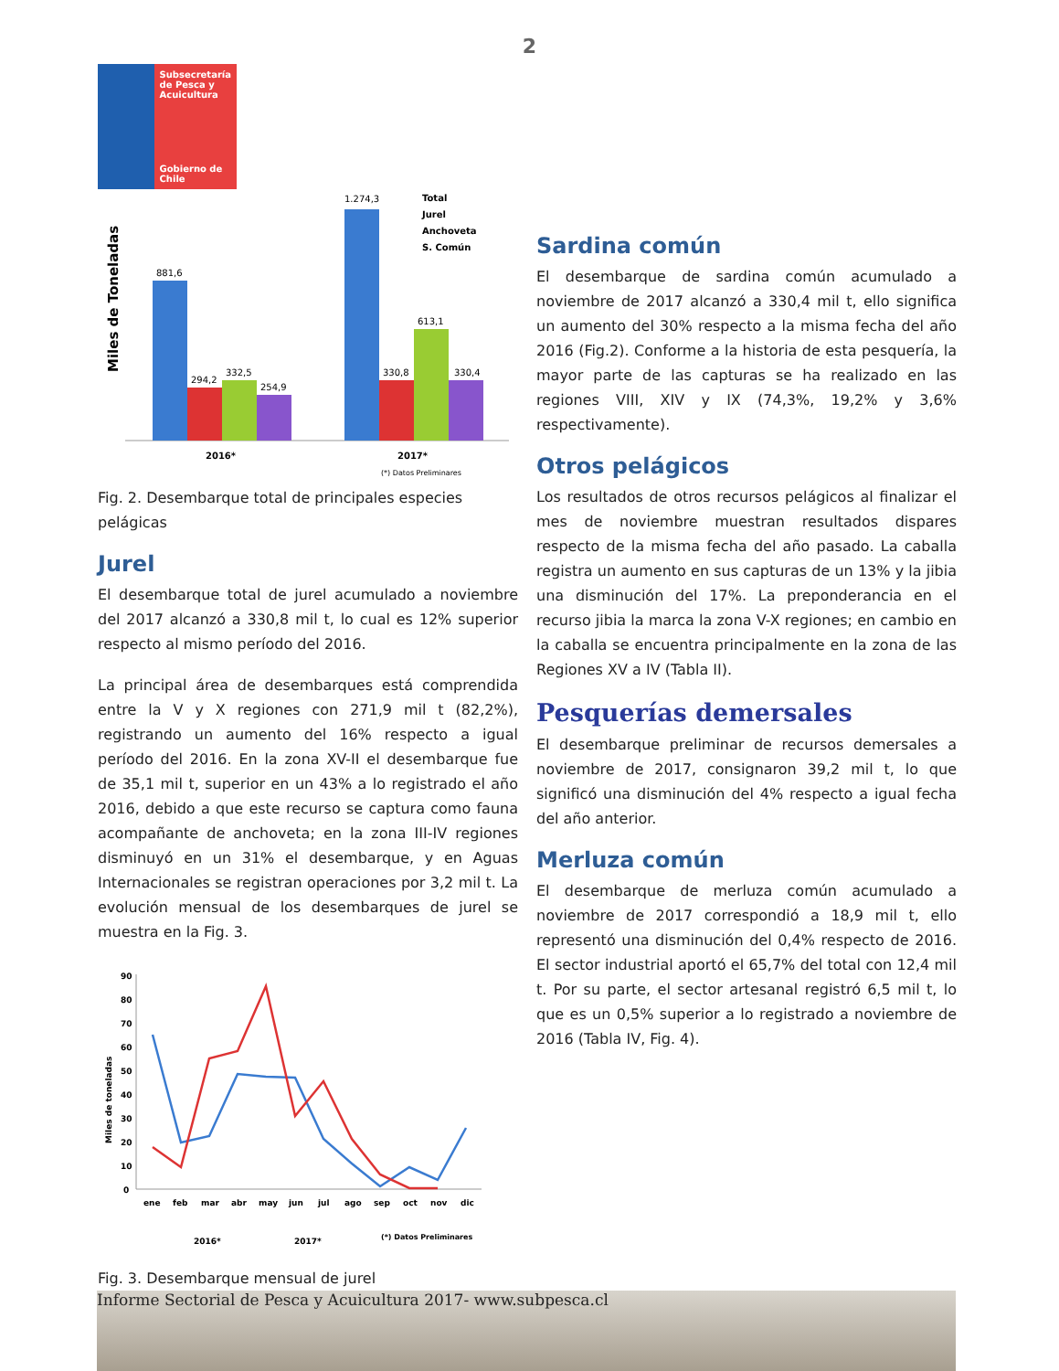2
Subsecretaría de Pesca y Acuicultura
Gobierno de Chile
Miles de Toneladas
881,6
294,2
332,5
254,9
1.274,3
330,8
613,1
330,4
Total
Jurel
Anchoveta
S. Común
2016*
2017*
(*) Datos Preliminares
Fig. 2. Desembarque total de principales especies pelágicas
Jurel
El desembarque total de jurel acumulado a noviembre del 2017 alcanzó a 330,8 mil t, lo cual es 12% superior respecto al mismo período del 2016.
La principal área de desembarques está comprendida entre la V y X regiones con 271,9 mil t (82,2%), registrando un aumento del 16% respecto a igual período del 2016. En la zona XV-II el desembarque fue de 35,1 mil t, superior en un 43% a lo registrado el año 2016, debido a que este recurso se captura como fauna acompañante de anchoveta; en la zona III-IV regiones disminuyó en un 31% el desembarque, y en Aguas Internacionales se registran operaciones por 3,2 mil t. La evolución mensual de los desembarques de jurel se muestra en la Fig. 3.
Miles de toneladas
90
80
70
60
50
40
30
20
10
0
ene
feb
mar
abr
may
jun
jul
ago
sep
oct
nov
dic
2016*
2017*
(*) Datos Preliminares
Fig. 3. Desembarque mensual de jurel
Sardina común
El desembarque de sardina común acumulado a noviembre de 2017 alcanzó a 330,4 mil t, ello significa un aumento del 30% respecto a la misma fecha del año 2016 (Fig.2). Conforme a la historia de esta pesquería, la mayor parte de las capturas se ha realizado en las regiones VIII, XIV y IX (74,3%, 19,2% y 3,6% respectivamente).
Otros pelágicos
Los resultados de otros recursos pelágicos al finalizar el mes de noviembre muestran resultados dispares respecto de la misma fecha del año pasado. La caballa registra un aumento en sus capturas de un 13% y la jibia una disminución del 17%. La preponderancia en el recurso jibia la marca la zona V-X regiones; en cambio en la caballa se encuentra principalmente en la zona de las Regiones XV a IV (Tabla II).
Pesquerías demersales
El desembarque preliminar de recursos demersales a noviembre de 2017, consignaron 39,2 mil t, lo que significó una disminución del 4% respecto a igual fecha del año anterior.
Merluza común
El desembarque de merluza común acumulado a noviembre de 2017 correspondió a 18,9 mil t, ello representó una disminución del 0,4% respecto de 2016. El sector industrial aportó el 65,7% del total con 12,4 mil t. Por su parte, el sector artesanal registró 6,5 mil t, lo que es un 0,5% superior a lo registrado a noviembre de 2016 (Tabla IV, Fig. 4).
Informe Sectorial de Pesca y Acuicultura 2017- www.subpesca.cl